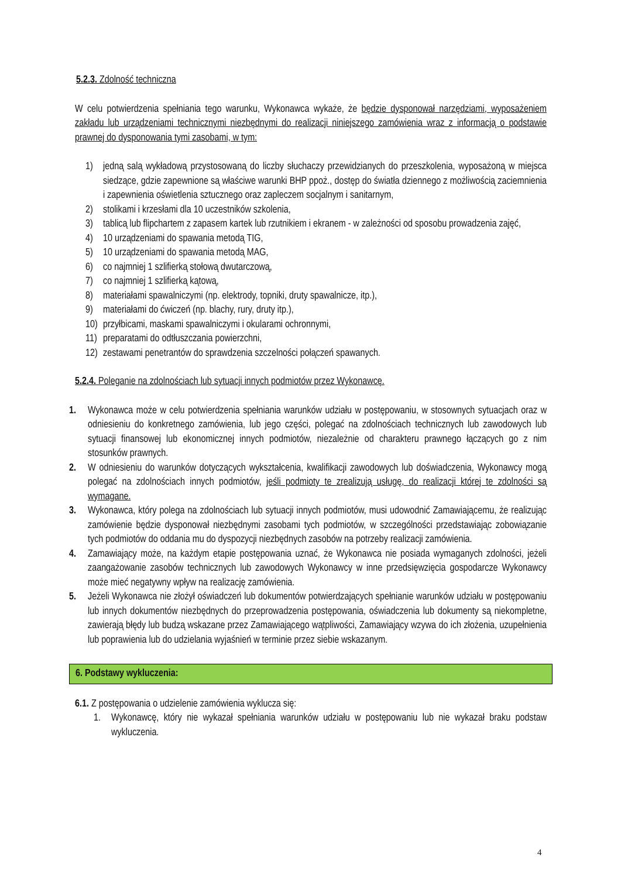5.2.3. Zdolność techniczna
W celu potwierdzenia spełniania tego warunku, Wykonawca wykaże, że będzie dysponował narzędziami, wyposażeniem zakładu lub urządzeniami technicznymi niezbędnymi do realizacji niniejszego zamówienia wraz z informacją o podstawie prawnej do dysponowania tymi zasobami, w tym:
1) jedną salą wykładową przystosowaną do liczby słuchaczy przewidzianych do przeszkolenia, wyposażoną w miejsca siedzące, gdzie zapewnione są właściwe warunki BHP ppoż., dostęp do światła dziennego z możliwością zaciemnienia i zapewnienia oświetlenia sztucznego oraz zapleczem socjalnym i sanitarnym,
2) stolikami i krzesłami dla 10 uczestników szkolenia,
3) tablicą lub flipchartem z zapasem kartek lub rzutnikiem i ekranem - w zależności od sposobu prowadzenia zajęć,
4) 10 urządzeniami do spawania metodą TIG,
5) 10 urządzeniami do spawania metodą MAG,
6) co najmniej 1 szlifierką stołową dwutarczową,
7) co najmniej 1 szlifierką kątową,
8) materiałami spawalniczymi (np. elektrody, topniki, druty spawalnicze, itp.),
9) materiałami do ćwiczeń (np. blachy, rury, druty itp.),
10) przyłbicami, maskami spawalniczymi i okularami ochronnymi,
11) preparatami do odtłuszczania powierzchni,
12) zestawami penetrantów do sprawdzenia szczelności połączeń spawanych.
5.2.4. Poleganie na zdolnościach lub sytuacji innych podmiotów przez Wykonawcę.
1. Wykonawca może w celu potwierdzenia spełniania warunków udziału w postępowaniu, w stosownych sytuacjach oraz w odniesieniu do konkretnego zamówienia, lub jego części, polegać na zdolnościach technicznych lub zawodowych lub sytuacji finansowej lub ekonomicznej innych podmiotów, niezależnie od charakteru prawnego łączących go z nim stosunków prawnych.
2. W odniesieniu do warunków dotyczących wykształcenia, kwalifikacji zawodowych lub doświadczenia, Wykonawcy mogą polegać na zdolnościach innych podmiotów, jeśli podmioty te zrealizują usługę, do realizacji której te zdolności są wymagane.
3. Wykonawca, który polega na zdolnościach lub sytuacji innych podmiotów, musi udowodnić Zamawiającemu, że realizując zamówienie będzie dysponował niezbędnymi zasobami tych podmiotów, w szczególności przedstawiając zobowiązanie tych podmiotów do oddania mu do dyspozycji niezbędnych zasobów na potrzeby realizacji zamówienia.
4. Zamawiający może, na każdym etapie postępowania uznać, że Wykonawca nie posiada wymaganych zdolności, jeżeli zaangażowanie zasobów technicznych lub zawodowych Wykonawcy w inne przedsięwzięcia gospodarcze Wykonawcy może mieć negatywny wpływ na realizację zamówienia.
5. Jeżeli Wykonawca nie złożył oświadczeń lub dokumentów potwierdzających spełnianie warunków udziału w postępowaniu lub innych dokumentów niezbędnych do przeprowadzenia postępowania, oświadczenia lub dokumenty są niekompletne, zawierają błędy lub budzą wskazane przez Zamawiającego wątpliwości, Zamawiający wzywa do ich złożenia, uzupełnienia lub poprawienia lub do udzielania wyjaśnień w terminie przez siebie wskazanym.
6. Podstawy wykluczenia:
6.1. Z postępowania o udzielenie zamówienia wyklucza się:
1. Wykonawcę, który nie wykazał spełniania warunków udziału w postępowaniu lub nie wykazał braku podstaw wykluczenia.
4